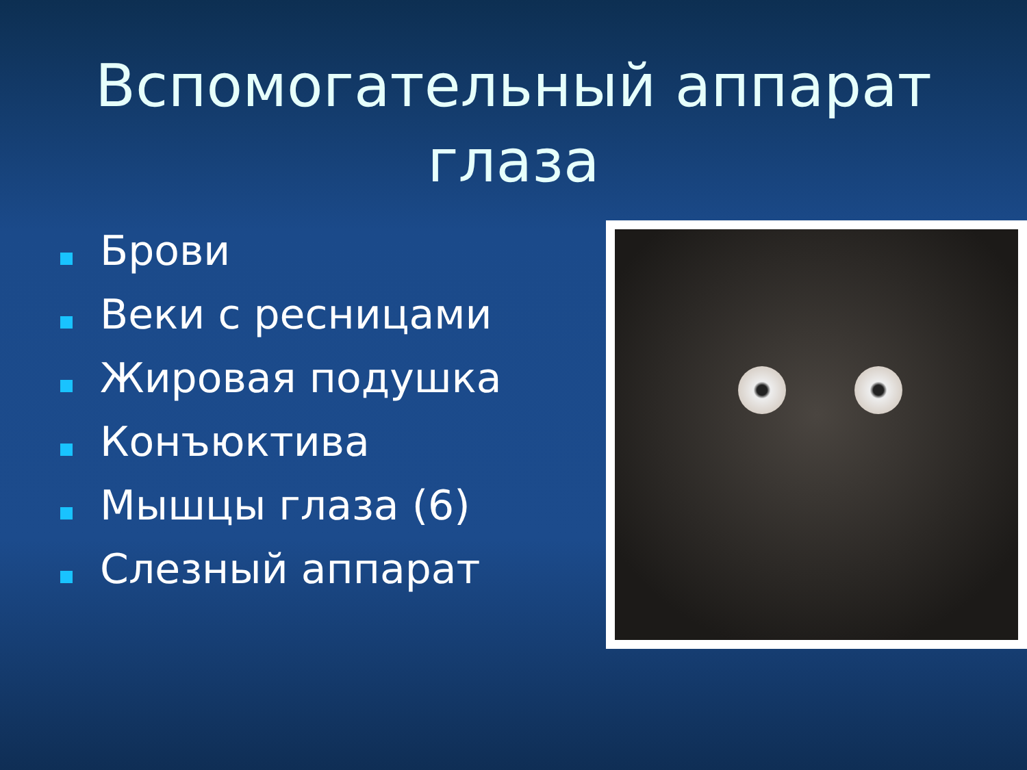Вспомогательный аппарат глаза
Брови
Веки с ресницами
Жировая подушка
Конъюктива
Мышцы глаза (6)
Слезный аппарат